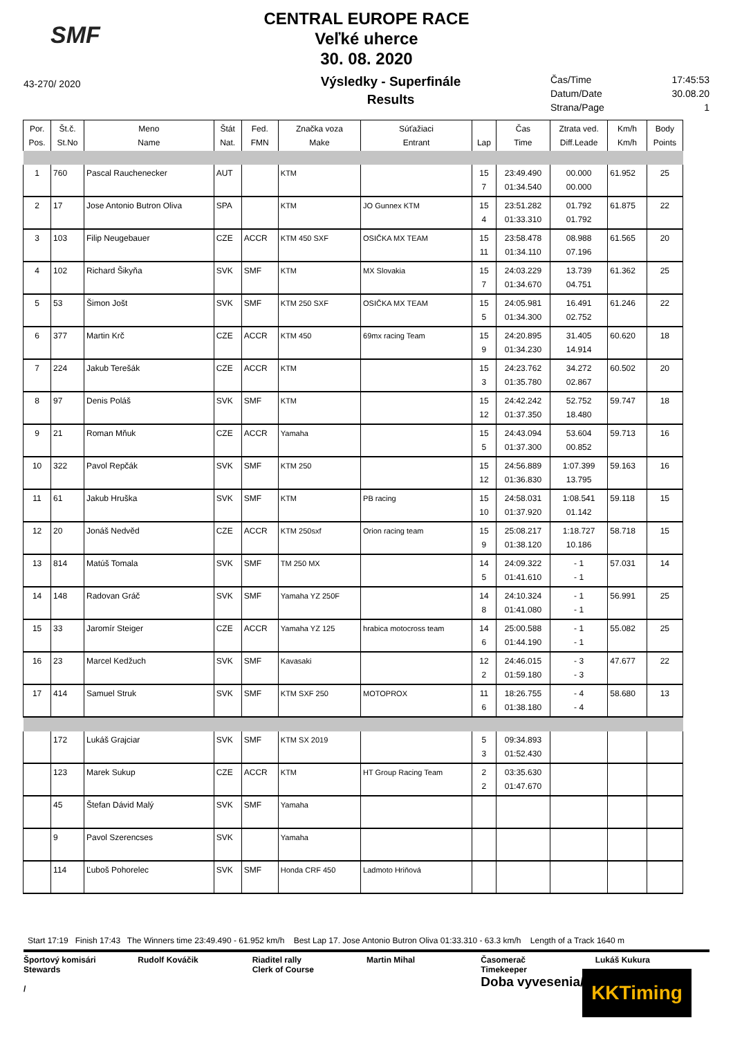SMF
CENTRAL EUROPE RACE
Veľké uherce
30. 08. 2020
43-270/ 2020
Výsledky - Superfinále
Results
Čas/Time 17:45:53
Datum/Date 30.08.20
Strana/Page 1
| Por. Pos. | Št.č. St.No | Meno Name | Štát Nat. | Fed. FMN | Značka voza Make | Súťažiaci Entrant | Lap | Čas Time | Ztrata ved. Diff.Leade | Km/h Km/h | Body Points |
| --- | --- | --- | --- | --- | --- | --- | --- | --- | --- | --- | --- |
| 1 | 760 | Pascal Rauchenecker | AUT | | KTM | | 15 7 | 23:49.490 01:34.540 | 00.000 00.000 | 61.952 | 25 |
| 2 | 17 | Jose Antonio Butron Oliva | SPA | | KTM | JO Gunnex KTM | 15 4 | 23:51.282 01:33.310 | 01.792 01.792 | 61.875 | 22 |
| 3 | 103 | Filip Neugebauer | CZE | ACCR | KTM 450 SXF | OSIČKA MX TEAM | 15 11 | 23:58.478 01:34.110 | 08.988 07.196 | 61.565 | 20 |
| 4 | 102 | Richard Šikyňa | SVK | SMF | KTM | MX Slovakia | 15 7 | 24:03.229 01:34.670 | 13.739 04.751 | 61.362 | 25 |
| 5 | 53 | Šimon Jošt | SVK | SMF | KTM 250 SXF | OSIČKA MX TEAM | 15 5 | 24:05.981 01:34.300 | 16.491 02.752 | 61.246 | 22 |
| 6 | 377 | Martin Krč | CZE | ACCR | KTM 450 | 69mx racing Team | 15 9 | 24:20.895 01:34.230 | 31.405 14.914 | 60.620 | 18 |
| 7 | 224 | Jakub Terešák | CZE | ACCR | KTM | | 15 3 | 24:23.762 01:35.780 | 34.272 02.867 | 60.502 | 20 |
| 8 | 97 | Denis Poláš | SVK | SMF | KTM | | 15 12 | 24:42.242 01:37.350 | 52.752 18.480 | 59.747 | 18 |
| 9 | 21 | Roman Mňuk | CZE | ACCR | Yamaha | | 15 5 | 24:43.094 01:37.300 | 53.604 00.852 | 59.713 | 16 |
| 10 | 322 | Pavol Repčák | SVK | SMF | KTM 250 | | 15 12 | 24:56.889 01:36.830 | 1:07.399 13.795 | 59.163 | 16 |
| 11 | 61 | Jakub Hruška | SVK | SMF | KTM | PB racing | 15 10 | 24:58.031 01:37.920 | 1:08.541 01.142 | 59.118 | 15 |
| 12 | 20 | Jonáš Nedvěd | CZE | ACCR | KTM 250sxf | Orion racing team | 15 9 | 25:08.217 01:38.120 | 1:18.727 10.186 | 58.718 | 15 |
| 13 | 814 | Matúš Tomala | SVK | SMF | TM 250 MX | | 14 5 | 24:09.322 01:41.610 | - 1 - 1 | 57.031 | 14 |
| 14 | 148 | Radovan Gráč | SVK | SMF | Yamaha YZ 250F | | 14 8 | 24:10.324 01:41.080 | - 1 - 1 | 56.991 | 25 |
| 15 | 33 | Jaromír Steiger | CZE | ACCR | Yamaha YZ 125 | hrabica motocross team | 14 6 | 25:00.588 01:44.190 | - 1 - 1 | 55.082 | 25 |
| 16 | 23 | Marcel Kedžuch | SVK | SMF | Kavasaki | | 12 2 | 24:46.015 01:59.180 | - 3 - 3 | 47.677 | 22 |
| 17 | 414 | Samuel Struk | SVK | SMF | KTM SXF 250 | MOTOPROX | 11 6 | 18:26.755 01:38.180 | - 4 - 4 | 58.680 | 13 |
| | 172 | Lukáš Grajciar | SVK | SMF | KTM SX 2019 | | 5 3 | 09:34.893 01:52.430 | | | |
| | 123 | Marek Sukup | CZE | ACCR | KTM | HT Group Racing Team | 2 2 | 03:35.630 01:47.670 | | | |
| | 45 | Štefan Dávid Malý | SVK | SMF | Yamaha | | | | | | |
| | 9 | Pavol Szerencses | SVK | | Yamaha | | | | | | |
| | 114 | Ľuboš Pohorelec | SVK | SMF | Honda CRF 450 | Ladmoto Hriňová | | | | | |
Start 17:19 Finish 17:43 The Winners time 23:49.490 - 61.952 km/h Best Lap 17. Jose Antonio Butron Oliva 01:33.310 - 63.3 km/h Length of a Track 1640 m
Športový komisári
Stewards
/
Rudolf Kováčik Riaditel rally
Clerk of Course
Martin Mihal Časomerač
Timekeeper
Doba vyvesenia/
Lukáš Kukura
KKTiming